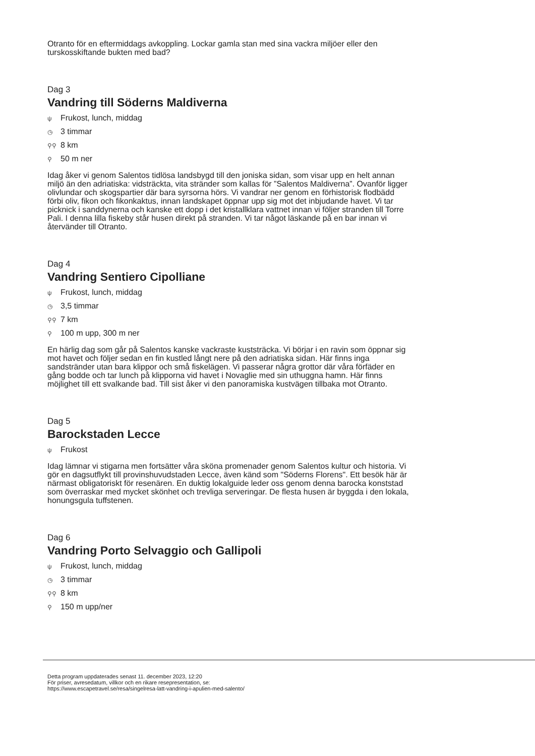Otranto för en eftermiddags avkoppling. Lockar gamla stan med sina vackra miljöer eller den turskosskiftande bukten med bad?
Dag 3
Vandring till Söderns Maldiverna
ψ Frukost, lunch, middag
◷ 3 timmar
⚲⚲ 8 km
⚲ 50 m ner
Idag åker vi genom Salentos tidlösa landsbygd till den joniska sidan, som visar upp en helt annan miljö än den adriatiska: vidsträckta, vita stränder som kallas för ”Salentos Maldiverna”. Ovanför ligger olivlundar och skogspartier där bara syrsorna hörs. Vi vandrar ner genom en förhistorisk flodbädd förbi oliv, fikon och fikonkaktus, innan landskapet öppnar upp sig mot det inbjudande havet. Vi tar picknick i sanddynerna och kanske ett dopp i det kristallklara vattnet innan vi följer stranden till Torre Pali. I denna lilla fiskeby står husen direkt på stranden. Vi tar något läskande på en bar innan vi återvänder till Otranto.
Dag 4
Vandring Sentiero Cipolliane
ψ Frukost, lunch, middag
◷ 3,5 timmar
⚲⚲ 7 km
⚲ 100 m upp, 300 m ner
En härlig dag som går på Salentos kanske vackraste kuststräcka. Vi börjar i en ravin som öppnar sig mot havet och följer sedan en fin kustled långt nere på den adriatiska sidan. Här finns inga sandstränder utan bara klippor och små fiskelägen. Vi passerar några grottor där våra förfäder en gång bodde och tar lunch på klipporna vid havet i Novaglie med sin uthuggna hamn. Här finns möjlighet till ett svalkande bad. Till sist åker vi den panoramiska kustvägen tillbaka mot Otranto.
Dag 5
Barockstaden Lecce
ψ Frukost
Idag lämnar vi stigarna men fortsätter våra sköna promenader genom Salentos kultur och historia. Vi gör en dagsutflykt till provinshuvudstaden Lecce, även känd som "Söderns Florens". Ett besök här är närmast obligatoriskt för resenären. En duktig lokalguide leder oss genom denna barocka konststad som överraskar med mycket skönhet och trevliga serveringar. De flesta husen är byggda i den lokala, honungsgula tuffstenen.
Dag 6
Vandring Porto Selvaggio och Gallipoli
ψ Frukost, lunch, middag
◷ 3 timmar
⚲⚲ 8 km
⚲ 150 m upp/ner
Detta program uppdaterades senast 11. december 2023, 12:20
För priser, avresedatum, villkor och en rikare resepresentation, se:
https://www.escapetravel.se/resa/singelresa-latt-vandring-i-apulien-med-salento/